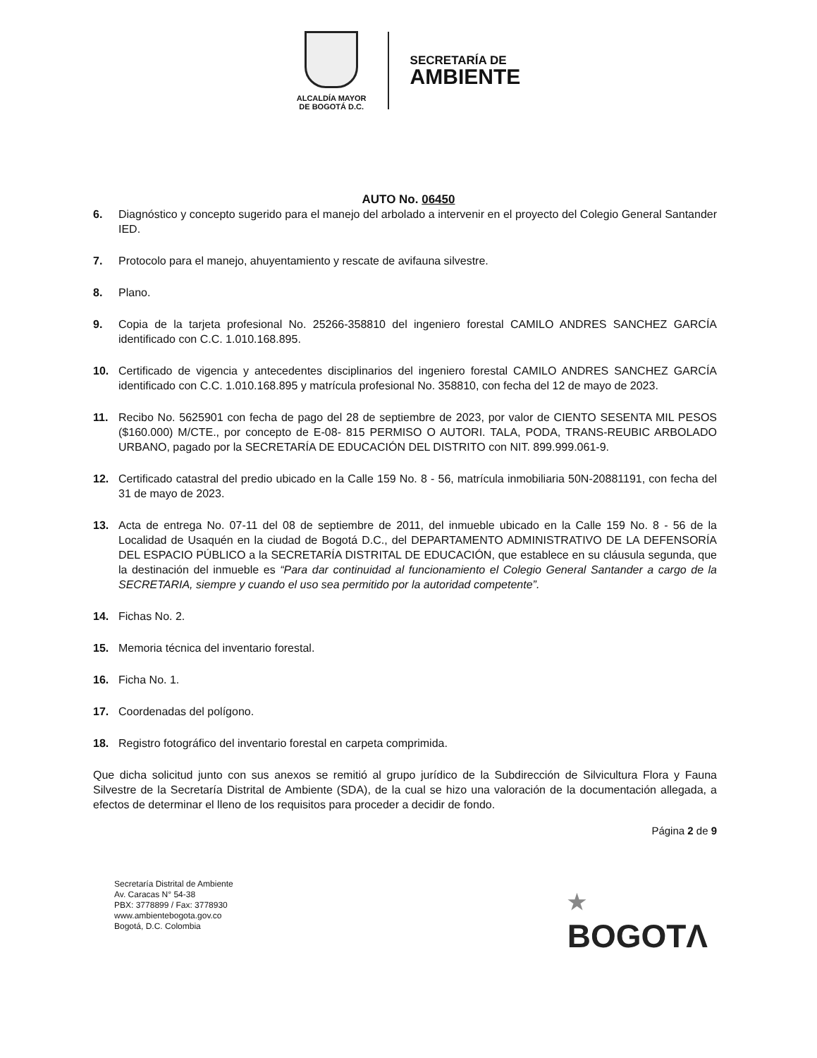ALCALDÍA MAYOR
DE BOGOTÁ D.C.
SECRETARÍA DE
AMBIENTE
AUTO No. 06450
6. Diagnóstico y concepto sugerido para el manejo del arbolado a intervenir en el proyecto del Colegio General Santander IED.
7. Protocolo para el manejo, ahuyentamiento y rescate de avifauna silvestre.
8. Plano.
9. Copia de la tarjeta profesional No. 25266-358810 del ingeniero forestal CAMILO ANDRES SANCHEZ GARCÍA identificado con C.C. 1.010.168.895.
10. Certificado de vigencia y antecedentes disciplinarios del ingeniero forestal CAMILO ANDRES SANCHEZ GARCÍA identificado con C.C. 1.010.168.895 y matrícula profesional No. 358810, con fecha del 12 de mayo de 2023.
11. Recibo No. 5625901 con fecha de pago del 28 de septiembre de 2023, por valor de CIENTO SESENTA MIL PESOS ($160.000) M/CTE., por concepto de E-08- 815 PERMISO O AUTORI. TALA, PODA, TRANS-REUBIC ARBOLADO URBANO, pagado por la SECRETARÍA DE EDUCACIÓN DEL DISTRITO con NIT. 899.999.061-9.
12. Certificado catastral del predio ubicado en la Calle 159 No. 8 - 56, matrícula inmobiliaria 50N-20881191, con fecha del 31 de mayo de 2023.
13. Acta de entrega No. 07-11 del 08 de septiembre de 2011, del inmueble ubicado en la Calle 159 No. 8 - 56 de la Localidad de Usaquén en la ciudad de Bogotá D.C., del DEPARTAMENTO ADMINISTRATIVO DE LA DEFENSORÍA DEL ESPACIO PÚBLICO a la SECRETARÍA DISTRITAL DE EDUCACIÓN, que establece en su cláusula segunda, que la destinación del inmueble es “Para dar continuidad al funcionamiento el Colegio General Santander a cargo de la SECRETARIA, siempre y cuando el uso sea permitido por la autoridad competente”.
14. Fichas No. 2.
15. Memoria técnica del inventario forestal.
16. Ficha No. 1.
17. Coordenadas del polígono.
18. Registro fotográfico del inventario forestal en carpeta comprimida.
Que dicha solicitud junto con sus anexos se remitió al grupo jurídico de la Subdirección de Silvicultura Flora y Fauna Silvestre de la Secretaría Distrital de Ambiente (SDA), de la cual se hizo una valoración de la documentación allegada, a efectos de determinar el lleno de los requisitos para proceder a decidir de fondo.
Página 2 de 9
Secretaría Distrital de Ambiente
Av. Caracas N° 54-38
PBX: 3778899 / Fax: 3778930
www.ambientebogota.gov.co
Bogotá, D.C. Colombia
★
BOGOTΛ